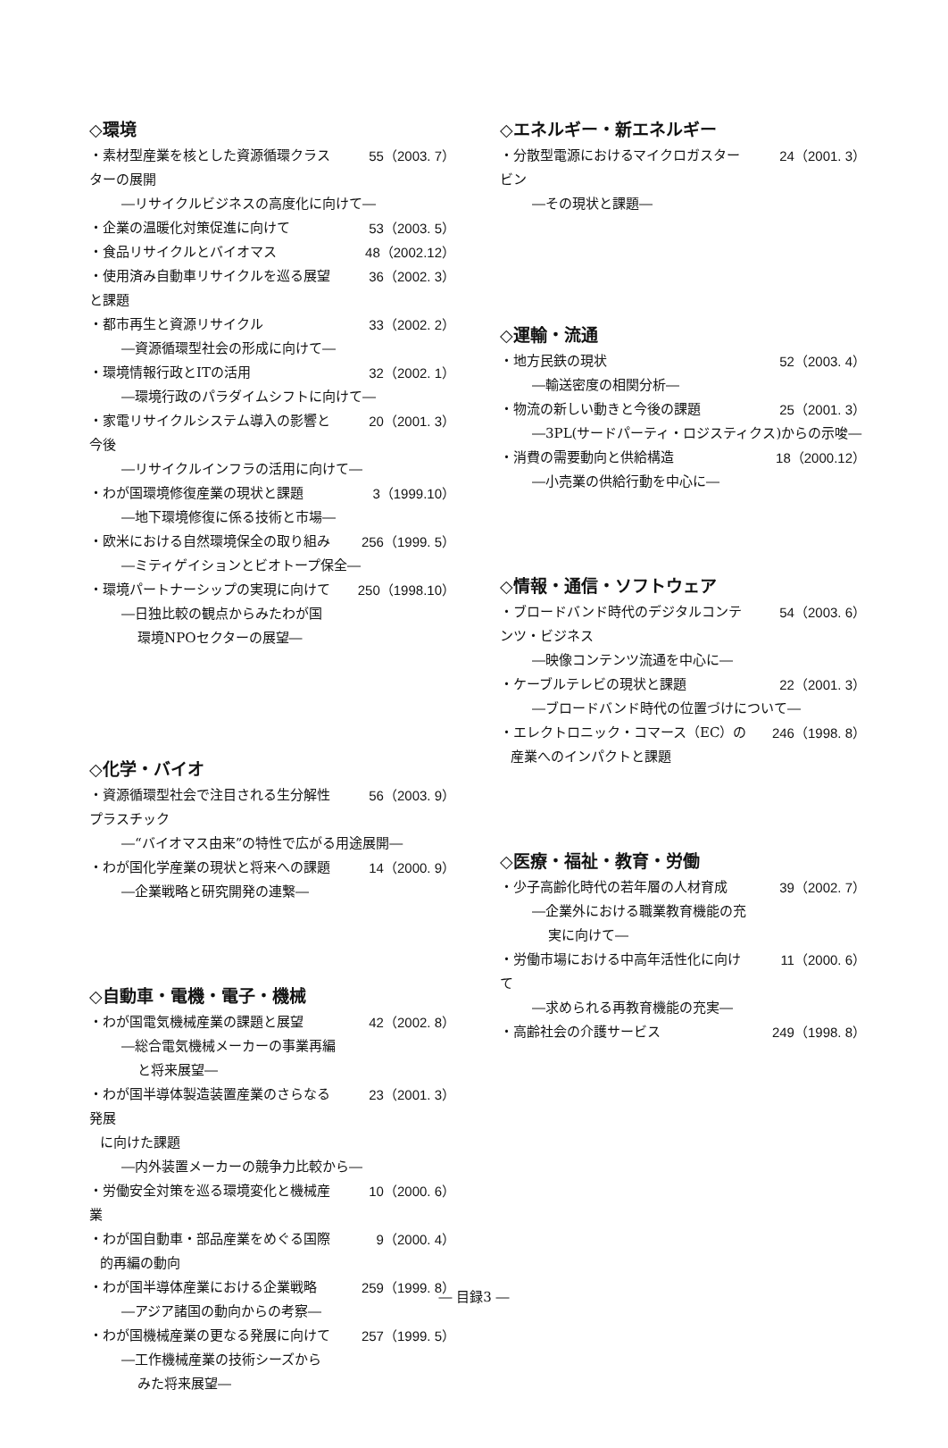◇環境
・素材型産業を核とした資源循環クラスターの展開 55（2003. 7）
―リサイクルビジネスの高度化に向けて―
・企業の温暖化対策促進に向けて 53（2003. 5）
・食品リサイクルとバイオマス 48（2002.12）
・使用済み自動車リサイクルを巡る展望と課題 36（2002. 3）
・都市再生と資源リサイクル 33（2002. 2）
―資源循環型社会の形成に向けて―
・環境情報行政とITの活用 32（2002. 1）
―環境行政のパラダイムシフトに向けて―
・家電リサイクルシステム導入の影響と今後 20（2001. 3）
―リサイクルインフラの活用に向けて―
・わが国環境修復産業の現状と課題 3（1999.10）
―地下環境修復に係る技術と市場―
・欧米における自然環境保全の取り組み 256（1999. 5）
―ミティゲイションとビオトープ保全―
・環境パートナーシップの実現に向けて 250（1998.10）
―日独比較の観点からみたわが国
環境NPOセクターの展望―
◇化学・バイオ
・資源循環型社会で注目される生分解性プラスチック 56（2003. 9）
―“バイオマス由来”の特性で広がる用途展開―
・わが国化学産業の現状と将来への課題 14（2000. 9）
―企業戦略と研究開発の連繋―
◇自動車・電機・電子・機械
・わが国電気機械産業の課題と展望 42（2002. 8）
―総合電気機械メーカーの事業再編
と将来展望―
・わが国半導体製造装置産業のさらなる発展 23（2001. 3）
に向けた課題
―内外装置メーカーの競争力比較から―
・労働安全対策を巡る環境変化と機械産業 10（2000. 6）
・わが国自動車・部品産業をめぐる国際 9（2000. 4）
的再編の動向
・わが国半導体産業における企業戦略 259（1999. 8）
―アジア諸国の動向からの考察―
・わが国機械産業の更なる発展に向けて 257（1999. 5）
―工作機械産業の技術シーズから
みた将来展望―
◇エネルギー・新エネルギー
・分散型電源におけるマイクロガスタービン 24（2001. 3）
―その現状と課題―
◇運輸・流通
・地方民鉄の現状 52（2003. 4）
―輸送密度の相関分析―
・物流の新しい動きと今後の課題 25（2001. 3）
―3PL(サードパーティ・ロジスティクス)からの示唆―
・消費の需要動向と供給構造 18（2000.12）
―小売業の供給行動を中心に―
◇情報・通信・ソフトウェア
・ブロードバンド時代のデジタルコンテンツ・ビジネス 54（2003. 6）
―映像コンテンツ流通を中心に―
・ケーブルテレビの現状と課題 22（2001. 3）
―ブロードバンド時代の位置づけについて―
・エレクトロニック・コマース（EC）の 246（1998. 8）
産業へのインパクトと課題
◇医療・福祉・教育・労働
・少子高齢化時代の若年層の人材育成 39（2002. 7）
―企業外における職業教育機能の充
実に向けて―
・労働市場における中高年活性化に向けて 11（2000. 6）
―求められる再教育機能の充実―
・高齢社会の介護サービス 249（1998. 8）
― 目録3 ―